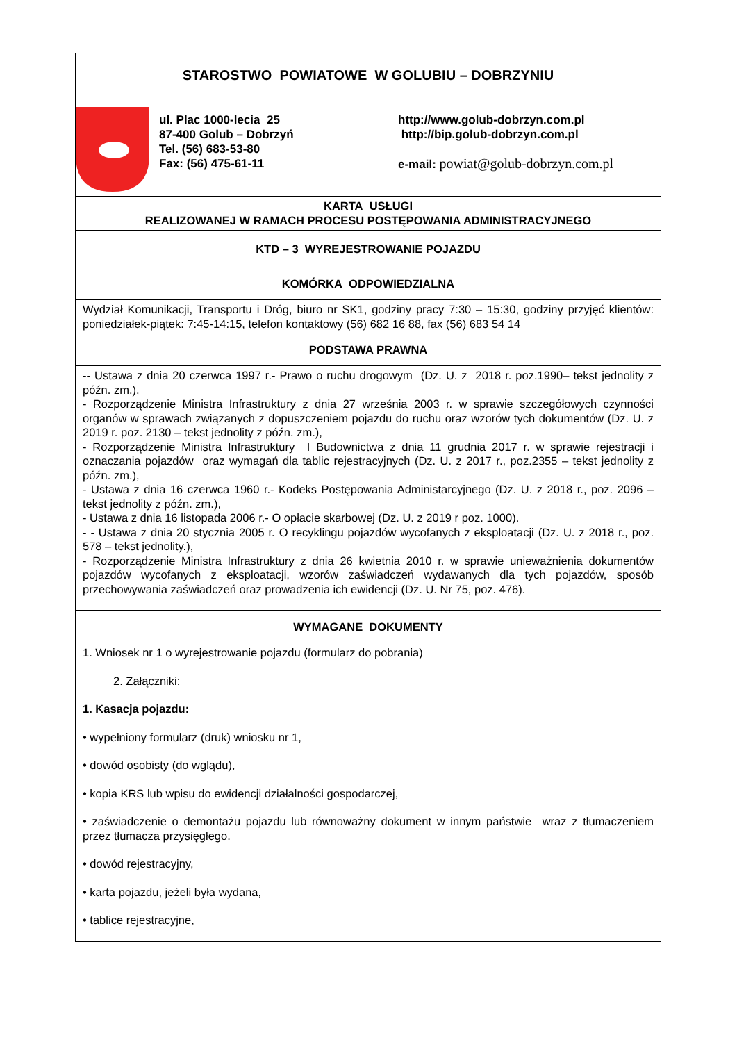| STAROSTWO POWIATOWE W GOLUBIU – DOBRZYNIU |
| ul. Plac 1000-lecia 25 87-400 Golub – Dobrzyń Tel. (56) 683-53-80 Fax: (56) 475-61-11 http://www.golub-dobrzyn.com.pl http://bip.golub-dobrzyn.com.pl e-mail: powiat@golub-dobrzyn.com.pl |
| KARTA USŁUGI REALIZOWANEJ W RAMACH PROCESU POSTĘPOWANIA ADMINISTRACYJNEGO |
| KTD – 3 WYREJESTROWANIE POJAZDU |
| KOMÓRKA ODPOWIEDZIALNA |
| Wydział Komunikacji, Transportu i Dróg, biuro nr SK1, godziny pracy 7:30 – 15:30, godziny przyjęć klientów: poniedziałek-piątek: 7:45-14:15, telefon kontaktowy (56) 682 16 88, fax (56) 683 54 14 |
| PODSTAWA PRAWNA |
| -- Ustawa z dnia 20 czerwca 1997 r.- Prawo o ruchu drogowym (Dz. U. z 2018 r. poz.1990– tekst jednolity z późn. zm.), - Rozporządzenie Ministra Infrastruktury z dnia 27 września 2003 r. w sprawie szczegółowych czynności organów w sprawach związanych z dopuszczeniem pojazdu do ruchu oraz wzorów tych dokumentów (Dz. U. z 2019 r. poz. 2130 – tekst jednolity z późn. zm.), - Rozporządzenie Ministra Infrastruktury I Budownictwa z dnia 11 grudnia 2017 r. w sprawie rejestracji i oznaczania pojazdów oraz wymagań dla tablic rejestracyjnych (Dz. U. z 2017 r., poz.2355 – tekst jednolity z późn. zm.), - Ustawa z dnia 16 czerwca 1960 r.- Kodeks Postępowania Administarcyjnego (Dz. U. z 2018 r., poz. 2096 – tekst jednolity z późn. zm.), - Ustawa z dnia 16 listopada 2006 r.- O opłacie skarbowej (Dz. U. z 2019 r poz. 1000). - - Ustawa z dnia 20 stycznia 2005 r. O recyklingu pojazdów wycofanych z eksploatacji (Dz. U. z 2018 r., poz. 578 – tekst jednolity.), - Rozporządzenie Ministra Infrastruktury z dnia 26 kwietnia 2010 r. w sprawie unieważnienia dokumentów pojazdów wycofanych z eksploatacji, wzorów zaświadczeń wydawanych dla tych pojazdów, sposób przechowywania zaświadczeń oraz prowadzenia ich ewidencji (Dz. U. Nr 75, poz. 476). |
| WYMAGANE DOKUMENTY |
| 1. Wniosek nr 1 o wyrejestrowanie pojazdu (formularz do pobrania) 2. Załączniki: 1. Kasacja pojazdu: • wypełniony formularz (druk) wniosku nr 1, • dowód osobisty (do wglądu), • kopia KRS lub wpisu do ewidencji działalności gospodarczej, • zaświadczenie o demontażu pojazdu lub równoważny dokument w innym państwie wraz z tłumaczeniem przez tłumacza przysięgłego. • dowód rejestracyjny, • karta pojazdu, jeżeli była wydana, • tablice rejestracyjne, |